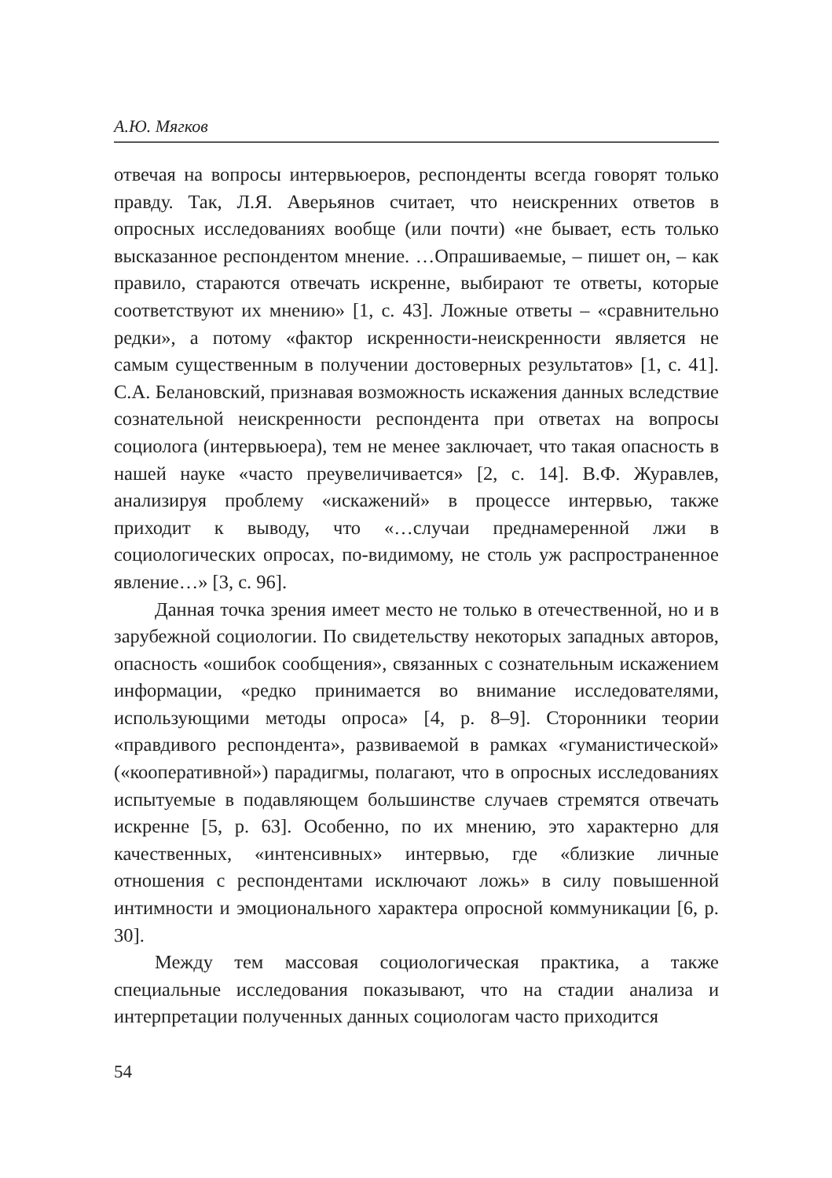А.Ю. Мягков
отвечая на вопросы интервьюеров, респонденты всегда говорят только правду. Так, Л.Я. Аверьянов считает, что неискренних ответов в опросных исследованиях вообще (или почти) «не бывает, есть только высказанное респондентом мнение. …Опрашиваемые, – пишет он, – как правило, стараются отвечать искренне, выбирают те ответы, которые соответствуют их мнению» [1, с. 43]. Ложные ответы – «сравнительно редки», а потому «фактор искренности-неискренности является не самым существенным в получении достоверных результатов» [1, с. 41]. С.А. Белановский, признавая возможность искажения данных вследствие сознательной неискренности респондента при ответах на вопросы социолога (интервьюера), тем не менее заключает, что такая опасность в нашей науке «часто преувеличивается» [2, с. 14]. В.Ф. Журавлев, анализируя проблему «искажений» в процессе интервью, также приходит к выводу, что «…случаи преднамеренной лжи в социологических опросах, по-видимому, не столь уж распространенное явление…» [3, с. 96].
Данная точка зрения имеет место не только в отечественной, но и в зарубежной социологии. По свидетельству некоторых западных авторов, опасность «ошибок сообщения», связанных с сознательным искажением информации, «редко принимается во внимание исследователями, использующими методы опроса» [4, p. 8–9]. Сторонники теории «правдивого респондента», развиваемой в рамках «гуманистической» («кооперативной») парадигмы, полагают, что в опросных исследованиях испытуемые в подавляющем большинстве случаев стремятся отвечать искренне [5, p. 63]. Особенно, по их мнению, это характерно для качественных, «интенсивных» интервью, где «близкие личные отношения с респондентами исключают ложь» в силу повышенной интимности и эмоционального характера опросной коммуникации [6, p. 30].
Между тем массовая социологическая практика, а также специальные исследования показывают, что на стадии анализа и интерпретации полученных данных социологам часто приходится
54